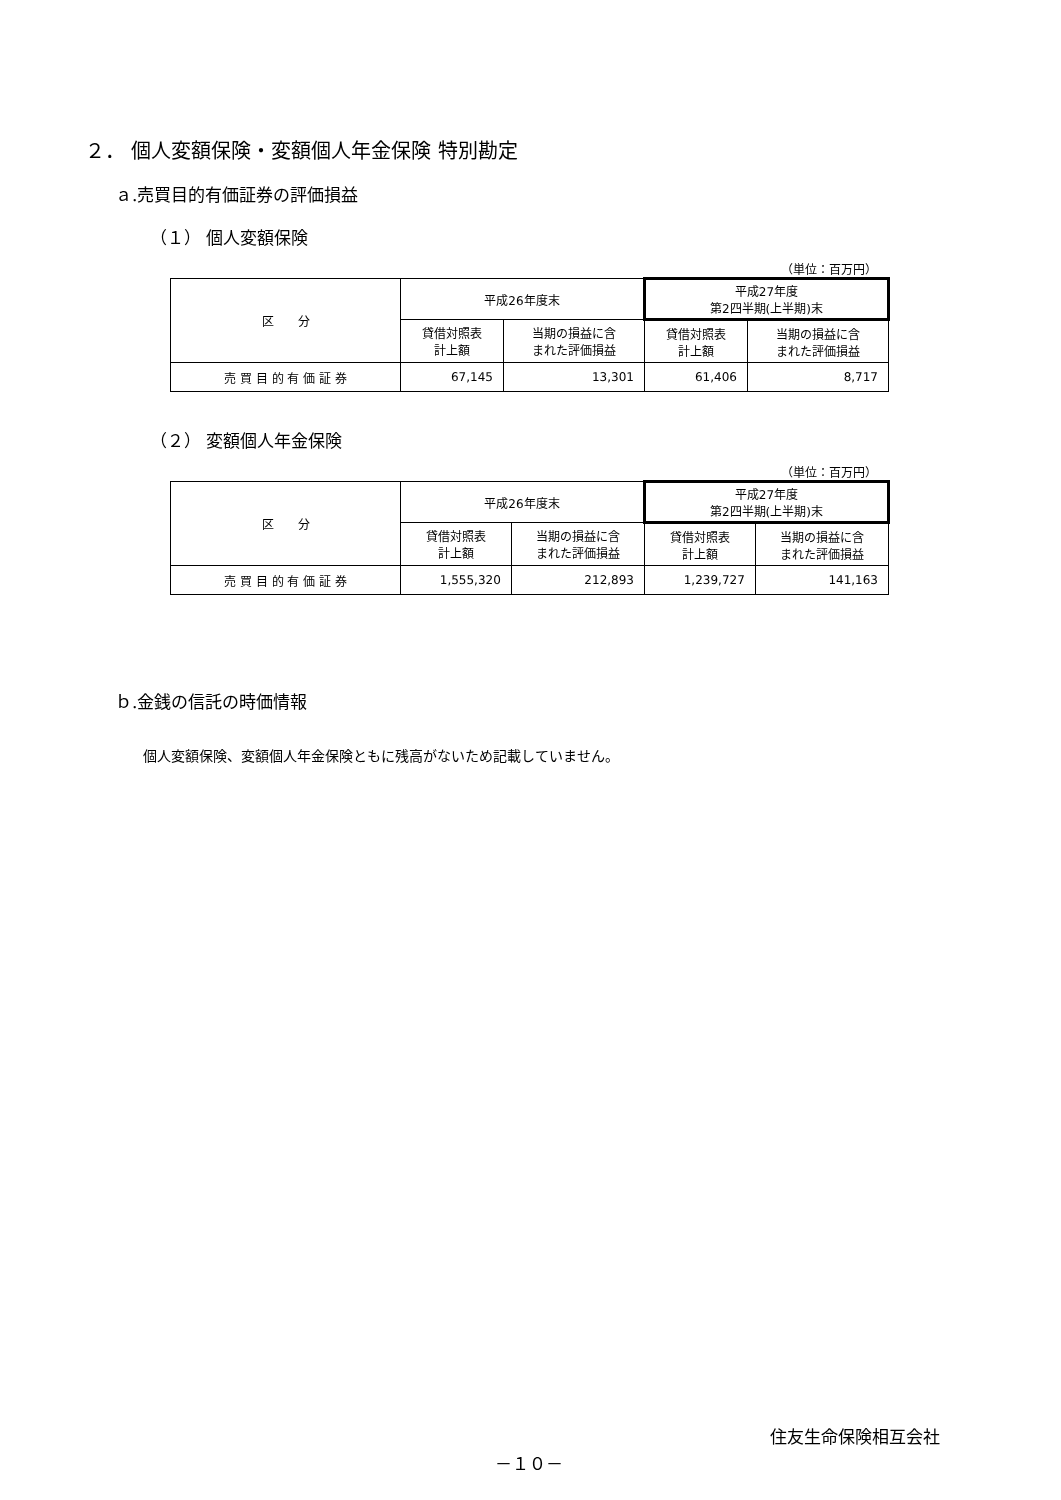２． 個人変額保険・変額個人年金保険 特別勘定
ａ.売買目的有価証券の評価損益
（１） 個人変額保険
（単位：百万円）
| 区 分 | 平成26年度末 | | 平成27年度 第2四半期(上半期)末 | |
| --- | --- | --- | --- | --- |
| | 貸借対照表 計上額 | 当期の損益に含 まれた評価損益 | 貸借対照表 計上額 | 当期の損益に含 まれた評価損益 |
| 売 買 目 的 有 価 証 券 | 67,145 | 13,301 | 61,406 | 8,717 |
（２） 変額個人年金保険
（単位：百万円）
| 区 分 | 平成26年度末 | | 平成27年度 第2四半期(上半期)末 | |
| --- | --- | --- | --- | --- |
| | 貸借対照表 計上額 | 当期の損益に含 まれた評価損益 | 貸借対照表 計上額 | 当期の損益に含 まれた評価損益 |
| 売 買 目 的 有 価 証 券 | 1,555,320 | 212,893 | 1,239,727 | 141,163 |
ｂ.金銭の信託の時価情報
個人変額保険、変額個人年金保険ともに残高がないため記載していません。
住友生命保険相互会社
－１０－